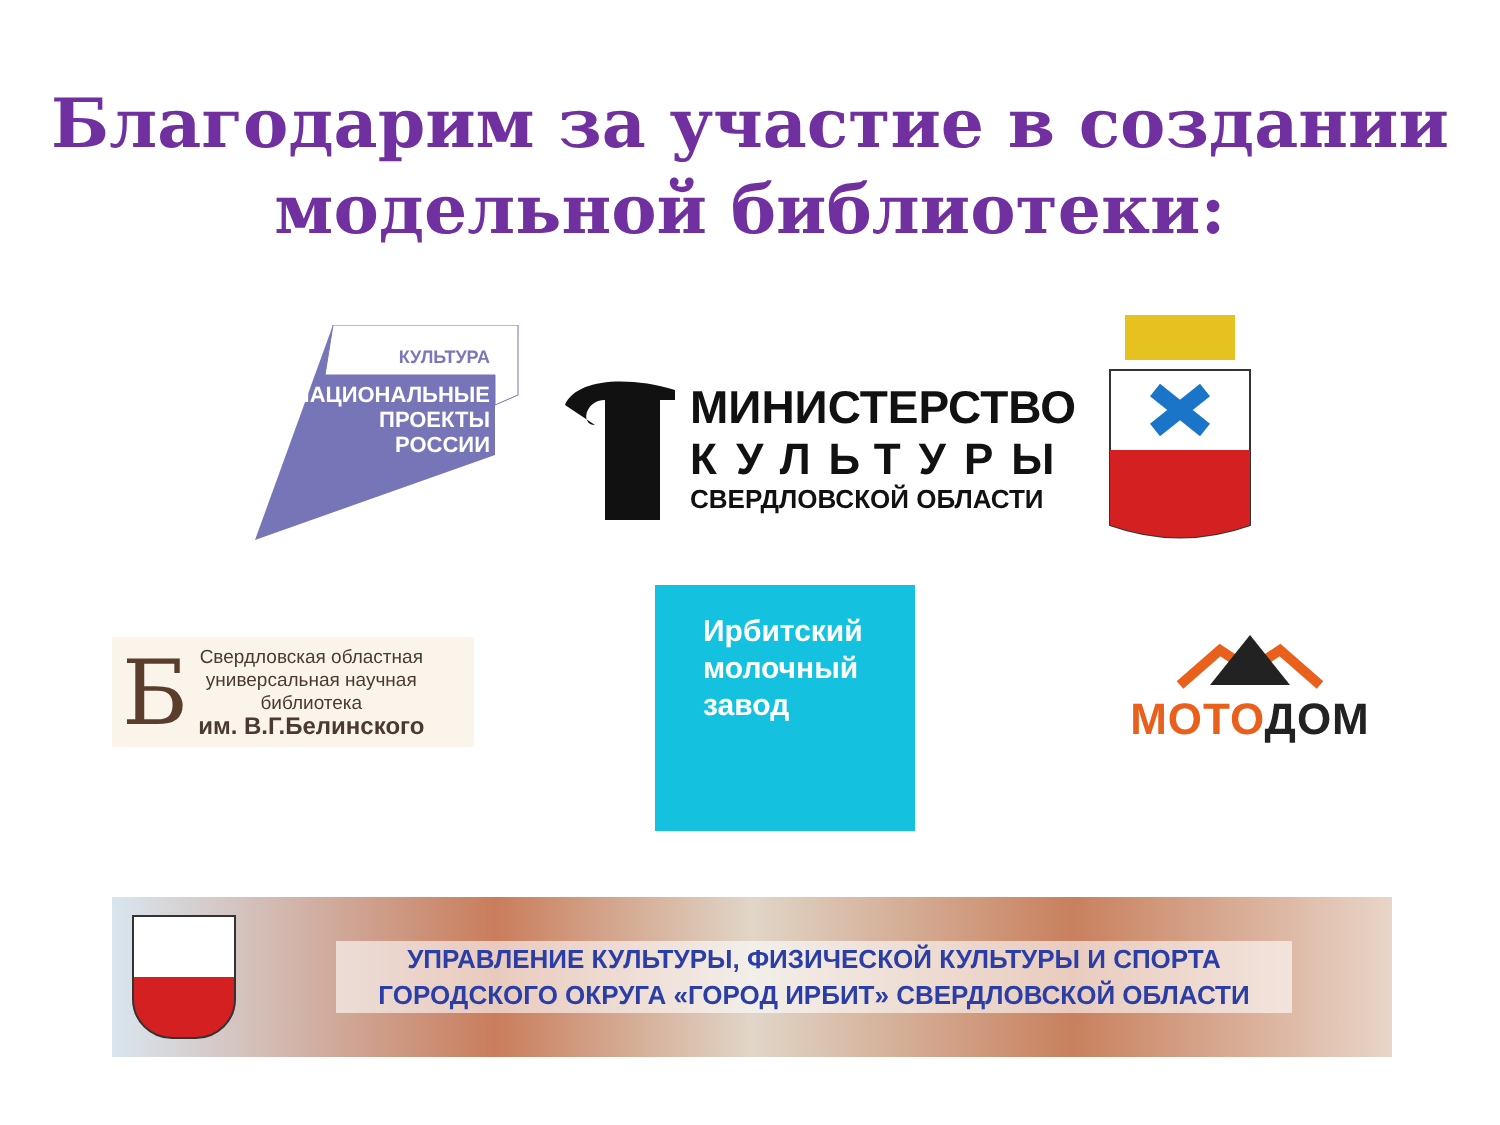Благодарим за участие в создании
модельной библиотеки:
КУЛЬТУРА
НАЦИОНАЛЬНЫЕ
ПРОЕКТЫ
РОССИИ
МИНИСТЕРСТВО
КУЛЬТУРЫ
СВЕРДЛОВСКОЙ ОБЛАСТИ
Б
Свердловская областная
универсальная научная
библиотека
им. В.Г.Белинского
Ирбитский
молочный
завод
МОТОДОМ
УПРАВЛЕНИЕ КУЛЬТУРЫ, ФИЗИЧЕСКОЙ КУЛЬТУРЫ И СПОРТА
ГОРОДСКОГО ОКРУГА «ГОРОД ИРБИТ» СВЕРДЛОВСКОЙ ОБЛАСТИ